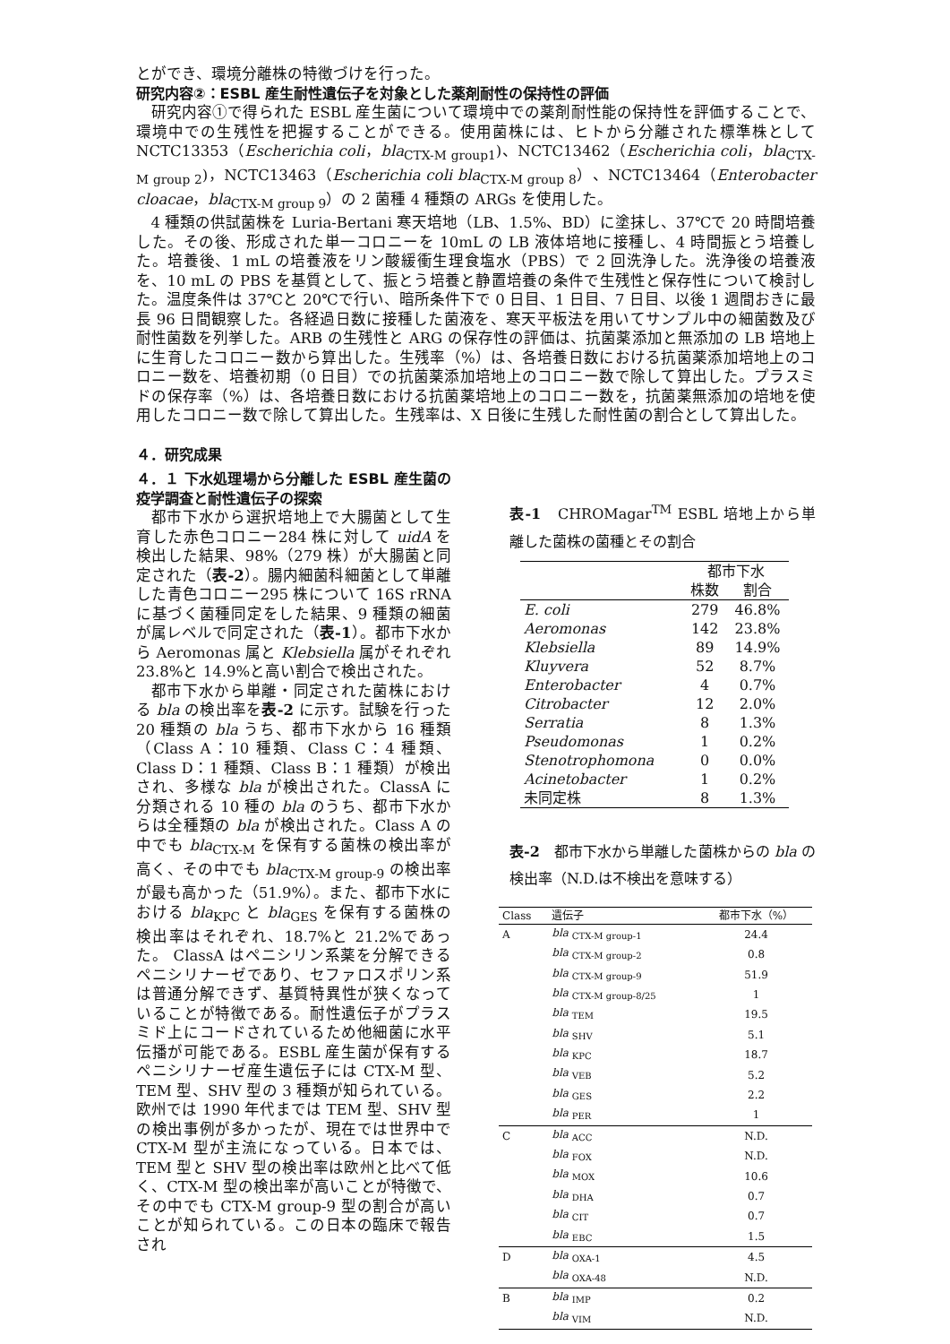とができ、環境分離株の特徴づけを行った。
研究内容②：ESBL 産生耐性遺伝子を対象とした薬剤耐性の保持性の評価
研究内容①で得られた ESBL 産生菌について環境中での薬剤耐性能の保持性を評価することで、環境中での生残性を把握することができる。使用菌株には、ヒトから分離された標準株として NCTC13353（Escherichia coli，bla<sub>CTX-M group1</sub>)、NCTC13462（Escherichia coli，bla<sub>CTX-M group 2</sub>)，NCTC13463（Escherichia coli bla<sub>CTX-M group 8</sub>）、NCTC13464（Enterobacter cloacae，bla<sub>CTX-M group 9</sub>）の 2 菌種 4 種類の ARGs を使用した。
4 種類の供試菌株を Luria-Bertani 寒天培地（LB、1.5%、BD）に塗抹し、37℃で 20 時間培養した。その後、形成された単一コロニーを 10mL の LB 液体培地に接種し、4 時間振とう培養した。培養後、1 mL の培養液をリン酸緩衝生理食塩水（PBS）で 2 回洗浄した。洗浄後の培養液を、10 mL の PBS を基質として、振とう培養と静置培養の条件で生残性と保存性について検討した。温度条件は 37℃と 20℃で行い、暗所条件下で 0 日目、1 日目、7 日目、以後 1 週間おきに最長 96 日間観察した。各経過日数に接種した菌液を、寒天平板法を用いてサンプル中の細菌数及び耐性菌数を列挙した。ARB の生残性と ARG の保存性の評価は、抗菌薬添加と無添加の LB 培地上に生育したコロニー数から算出した。生残率（%）は、各培養日数における抗菌薬添加培地上のコロニー数を、培養初期（0 日目）での抗菌薬添加培地上のコロニー数で除して算出した。プラスミドの保存率（%）は、各培養日数における抗菌薬培地上のコロニー数を，抗菌薬無添加の培地を使用したコロニー数で除して算出した。生残率は、X 日後に生残した耐性菌の割合として算出した。
４．研究成果
４．１ 下水処理場から分離した ESBL 産生菌の疫学調査と耐性遺伝子の探索
都市下水から選択培地上で大腸菌として生育した赤色コロニー284 株に対して uidA を検出した結果、98%（279 株）が大腸菌と同定された（表-2）。腸内細菌科細菌として単離した青色コロニー295 株について 16S rRNA に基づく菌種同定をした結果、9 種類の細菌が属レベルで同定された（表-1）。都市下水から Aeromonas 属と Klebsiella 属がそれぞれ 23.8%と 14.9%と高い割合で検出された。
都市下水から単離・同定された菌株における bla の検出率を表-2 に示す。試験を行った 20 種類の bla うち、都市下水から 16 種類（Class A：10 種類、Class C：4 種類、Class D：1 種類、Class B：1 種類）が検出され、多様な bla が検出された。ClassA に分類される 10 種の bla のうち、都市下水からは全種類の bla が検出された。Class A の中でも bla<sub>CTX-M</sub> を保有する菌株の検出率が高く、その中でも bla<sub>CTX-M group-9</sub> の検出率が最も高かった（51.9%）。また、都市下水における bla<sub>KPC</sub> と bla<sub>GES</sub> を保有する菌株の検出率はそれぞれ、18.7%と 21.2%であった。 ClassA はペニシリン系薬を分解できるペニシリナーゼであり、セファロスポリン系は普通分解できず、基質特異性が狭くなっていることが特徴である。耐性遺伝子がプラスミド上にコードされているため他細菌に水平伝播が可能である。ESBL 産生菌が保有するペニシリナーゼ産生遺伝子には CTX-M 型、TEM 型、SHV 型の 3 種類が知られている。欧州では 1990 年代までは TEM 型、SHV 型の検出事例が多かったが、現在では世界中で CTX-M 型が主流になっている。日本では、TEM 型と SHV 型の検出率は欧州と比べて低く、CTX-M 型の検出率が高いことが特徴で、その中でも CTX-M group-9 型の割合が高いことが知られている。この日本の臨床で報告され
表-1　CHROMagar<sup>TM</sup> ESBL 培地上から単離した菌株の菌種とその割合
| | 都市下水 | |
| | 株数 | 割合 |
| E. coli | 279 | 46.8% |
| Aeromonas | 142 | 23.8% |
| Klebsiella | 89 | 14.9% |
| Kluyvera | 52 | 8.7% |
| Enterobacter | 4 | 0.7% |
| Citrobacter | 12 | 2.0% |
| Serratia | 8 | 1.3% |
| Pseudomonas | 1 | 0.2% |
| Stenotrophomona | 0 | 0.0% |
| Acinetobacter | 1 | 0.2% |
| 未同定株 | 8 | 1.3% |
表-2　都市下水から単離した菌株からの bla の検出率（N.D.は不検出を意味する）
| Class | 遺伝子 | 都市下水（%） |
| --- | --- | --- |
| A | bla <sub>CTX-M group-1</sub> | 24.4 |
| | bla <sub>CTX-M group-2</sub> | 0.8 |
| | bla <sub>CTX-M group-9</sub> | 51.9 |
| | bla <sub>CTX-M group-8/25</sub> | 1 |
| | bla <sub>TEM</sub> | 19.5 |
| | bla <sub>SHV</sub> | 5.1 |
| | bla <sub>KPC</sub> | 18.7 |
| | bla <sub>VEB</sub> | 5.2 |
| | bla <sub>GES</sub> | 2.2 |
| | bla <sub>PER</sub> | 1 |
| C | bla <sub>ACC</sub> | N.D. |
| | bla <sub>FOX</sub> | N.D. |
| | bla <sub>MOX</sub> | 10.6 |
| | bla <sub>DHA</sub> | 0.7 |
| | bla <sub>CIT</sub> | 0.7 |
| | bla <sub>EBC</sub> | 1.5 |
| D | bla <sub>OXA-1</sub> | 4.5 |
| | bla <sub>OXA-48</sub> | N.D. |
| B | bla <sub>IMP</sub> | 0.2 |
| | bla <sub>VIM</sub> | N.D. |